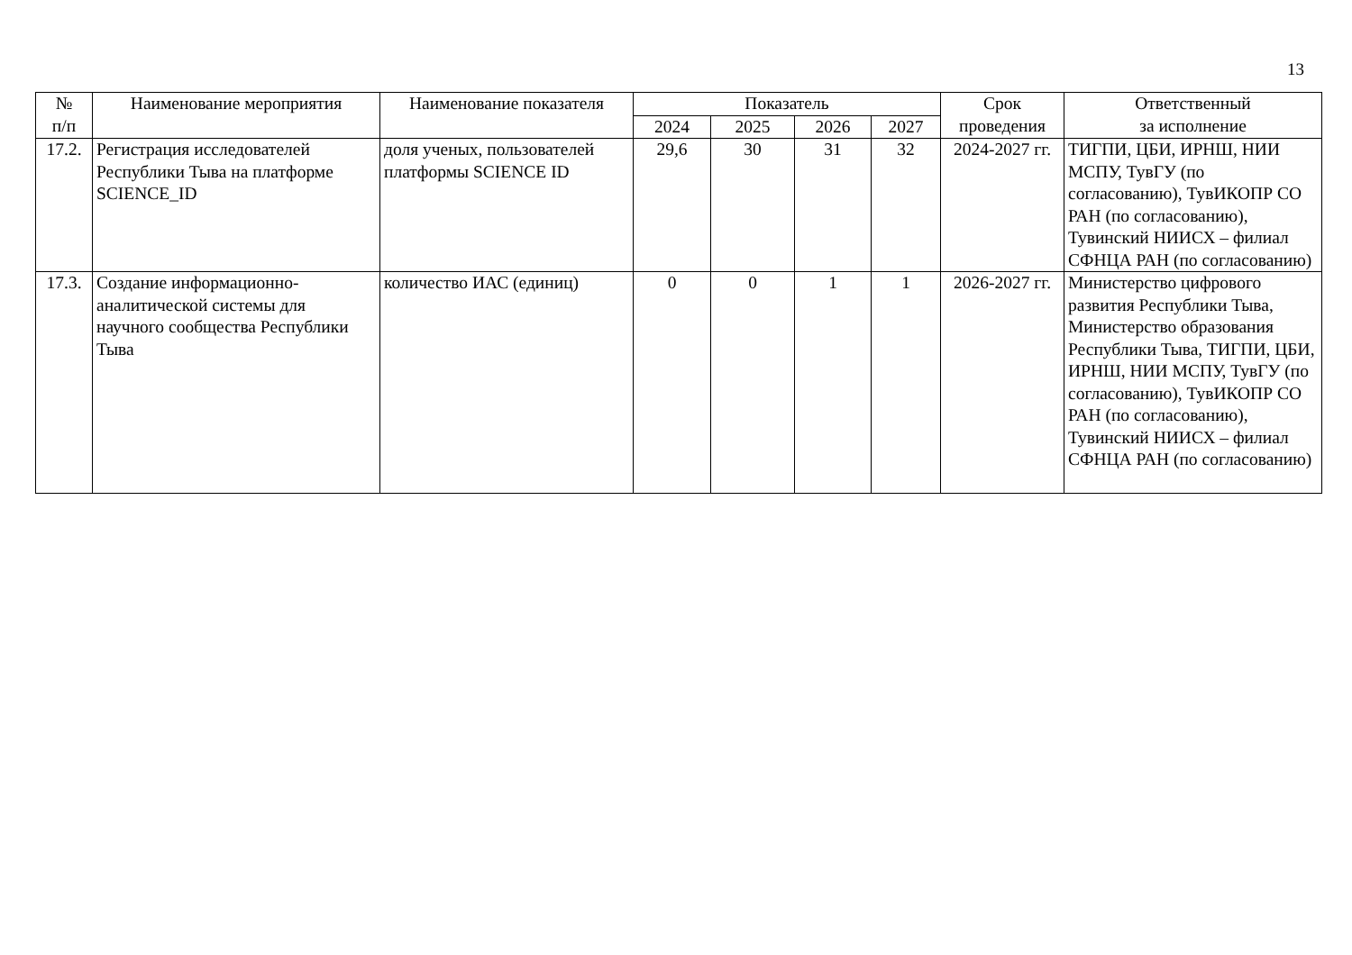13
| № п/п | Наименование мероприятия | Наименование показателя | Показатель | | | | Срок проведения | Ответственный за исполнение |
| --- | --- | --- | --- | --- | --- | --- | --- | --- |
| | | | 2024 | 2025 | 2026 | 2027 | | |
| 17.2. | Регистрация исследователей Республики Тыва на платформе SCIENCE_ID | доля ученых, пользователей платформы SCIENCE ID | 29,6 | 30 | 31 | 32 | 2024-2027 гг. | ТИГПИ, ЦБИ, ИРНШ, НИИ МСПУ, ТувГУ (по согласованию), ТувИКОПР СО РАН (по согласованию), Тувинский НИИСХ – филиал СФНЦА РАН (по согласованию) |
| 17.3. | Создание информационно-аналитической системы для научного сообщества Республики Тыва | количество ИАС (единиц) | 0 | 0 | 1 | 1 | 2026-2027 гг. | Министерство цифрового развития Республики Тыва, Министерство образования Республики Тыва, ТИГПИ, ЦБИ, ИРНШ, НИИ МСПУ, ТувГУ (по согласованию), ТувИКОПР СО РАН (по согласованию), Тувинский НИИСХ – филиал СФНЦА РАН (по согласованию) |